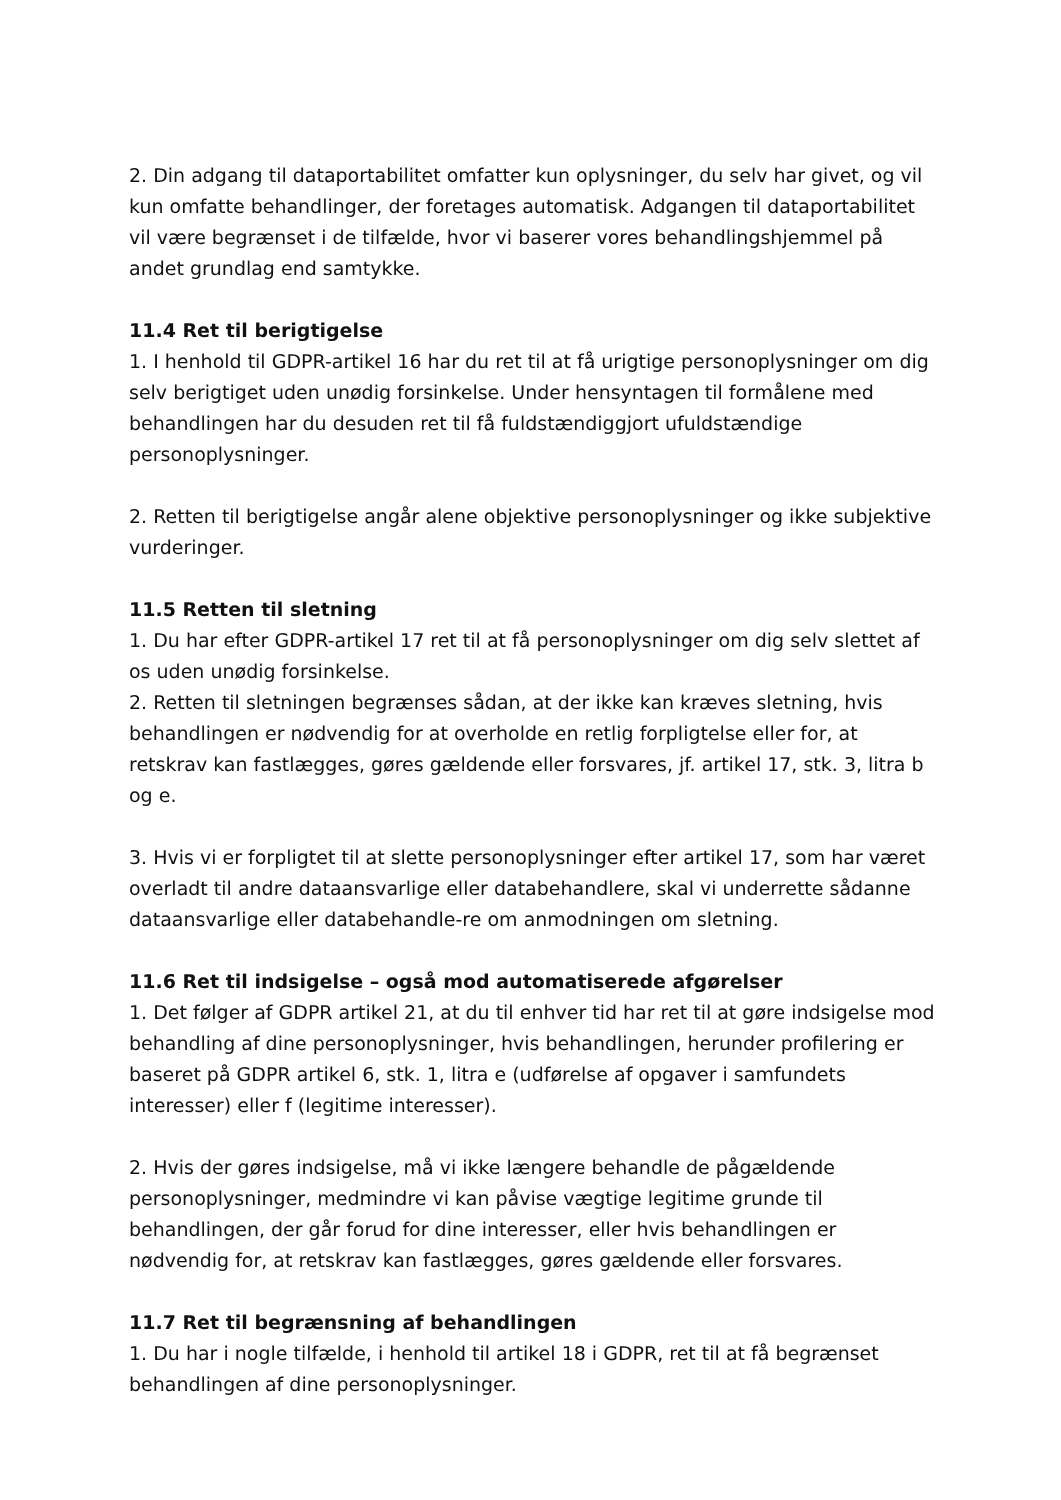2. Din adgang til dataportabilitet omfatter kun oplysninger, du selv har givet, og vil kun omfatte behandlinger, der foretages automatisk. Adgangen til dataportabilitet vil være begrænset i de tilfælde, hvor vi baserer vores behandlingshjemmel på andet grundlag end samtykke.
11.4 Ret til berigtigelse
1. I henhold til GDPR-artikel 16 har du ret til at få urigtige personoplysninger om dig selv berigtiget uden unødig forsinkelse. Under hensyntagen til formålene med behandlingen har du desuden ret til få fuldstændiggjort ufuldstændige personoplysninger.
2. Retten til berigtigelse angår alene objektive personoplysninger og ikke subjektive vurderinger.
11.5 Retten til sletning
1. Du har efter GDPR-artikel 17 ret til at få personoplysninger om dig selv slettet af os uden unødig forsinkelse.
2. Retten til sletningen begrænses sådan, at der ikke kan kræves sletning, hvis behandlingen er nødvendig for at overholde en retlig forpligtelse eller for, at retskrav kan fastlægges, gøres gældende eller forsvares, jf. artikel 17, stk. 3, litra b og e.
3. Hvis vi er forpligtet til at slette personoplysninger efter artikel 17, som har været overladt til andre dataansvarlige eller databehandlere, skal vi underrette sådanne dataansvarlige eller databehandle-re om anmodningen om sletning.
11.6 Ret til indsigelse – også mod automatiserede afgørelser
1. Det følger af GDPR artikel 21, at du til enhver tid har ret til at gøre indsigelse mod behandling af dine personoplysninger, hvis behandlingen, herunder profilering er baseret på GDPR artikel 6, stk. 1, litra e (udførelse af opgaver i samfundets interesser) eller f (legitime interesser).
2. Hvis der gøres indsigelse, må vi ikke længere behandle de pågældende personoplysninger, medmindre vi kan påvise vægtige legitime grunde til behandlingen, der går forud for dine interesser, eller hvis behandlingen er nødvendig for, at retskrav kan fastlægges, gøres gældende eller forsvares.
11.7 Ret til begrænsning af behandlingen
1. Du har i nogle tilfælde, i henhold til artikel 18 i GDPR, ret til at få begrænset behandlingen af dine personoplysninger.